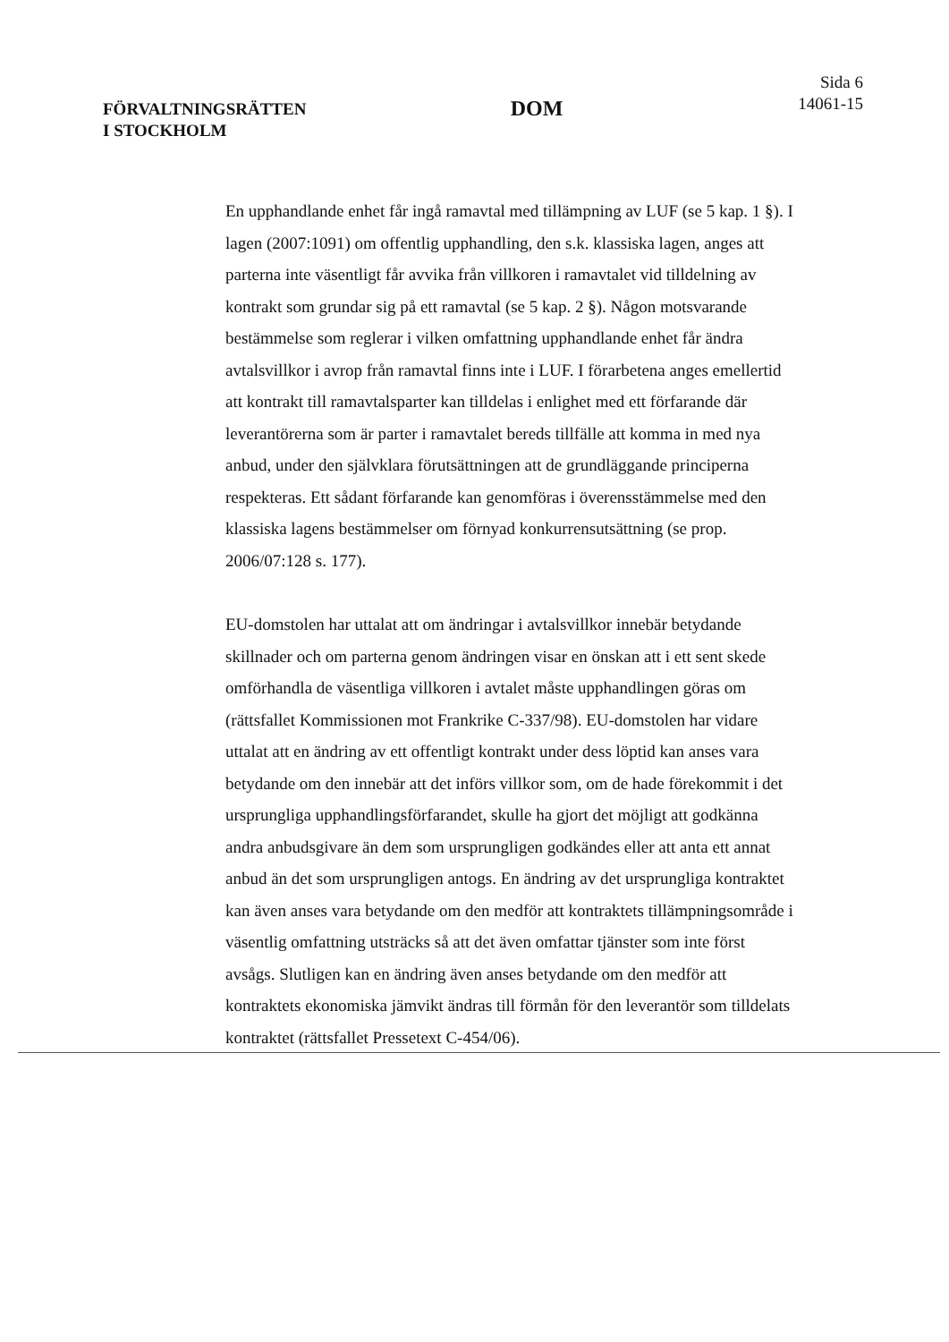FÖRVALTNINGSRÄTTEN
I STOCKHOLM
DOM
Sida 6
14061-15
En upphandlande enhet får ingå ramavtal med tillämpning av LUF (se 5 kap. 1 §). I lagen (2007:1091) om offentlig upphandling, den s.k. klassiska lagen, anges att parterna inte väsentligt får avvika från villkoren i ramavtalet vid tilldelning av kontrakt som grundar sig på ett ramavtal (se 5 kap. 2 §). Någon motsvarande bestämmelse som reglerar i vilken omfattning upphandlande enhet får ändra avtalsvillkor i avrop från ramavtal finns inte i LUF. I förarbetena anges emellertid att kontrakt till ramavtalsparter kan tilldelas i enlighet med ett förfarande där leverantörerna som är parter i ramavtalet bereds tillfälle att komma in med nya anbud, under den självklara förutsättningen att de grundläggande principerna respekteras. Ett sådant förfarande kan genomföras i överensstämmelse med den klassiska lagens bestämmelser om förnyad konkurrensutsättning (se prop. 2006/07:128 s. 177).
EU-domstolen har uttalat att om ändringar i avtalsvillkor innebär betydande skillnader och om parterna genom ändringen visar en önskan att i ett sent skede omförhandla de väsentliga villkoren i avtalet måste upphandlingen göras om (rättsfallet Kommissionen mot Frankrike C-337/98). EU-domstolen har vidare uttalat att en ändring av ett offentligt kontrakt under dess löptid kan anses vara betydande om den innebär att det införs villkor som, om de hade förekommit i det ursprungliga upphandlingsförfarandet, skulle ha gjort det möjligt att godkänna andra anbudsgivare än dem som ursprungligen godkändes eller att anta ett annat anbud än det som ursprungligen antogs. En ändring av det ursprungliga kontraktet kan även anses vara betydande om den medför att kontraktets tillämpningsområde i väsentlig omfattning utsträcks så att det även omfattar tjänster som inte först avsågs. Slutligen kan en ändring även anses betydande om den medför att kontraktets ekonomiska jämvikt ändras till förmån för den leverantör som tilldelats kontraktet (rättsfallet Pressetext C-454/06).